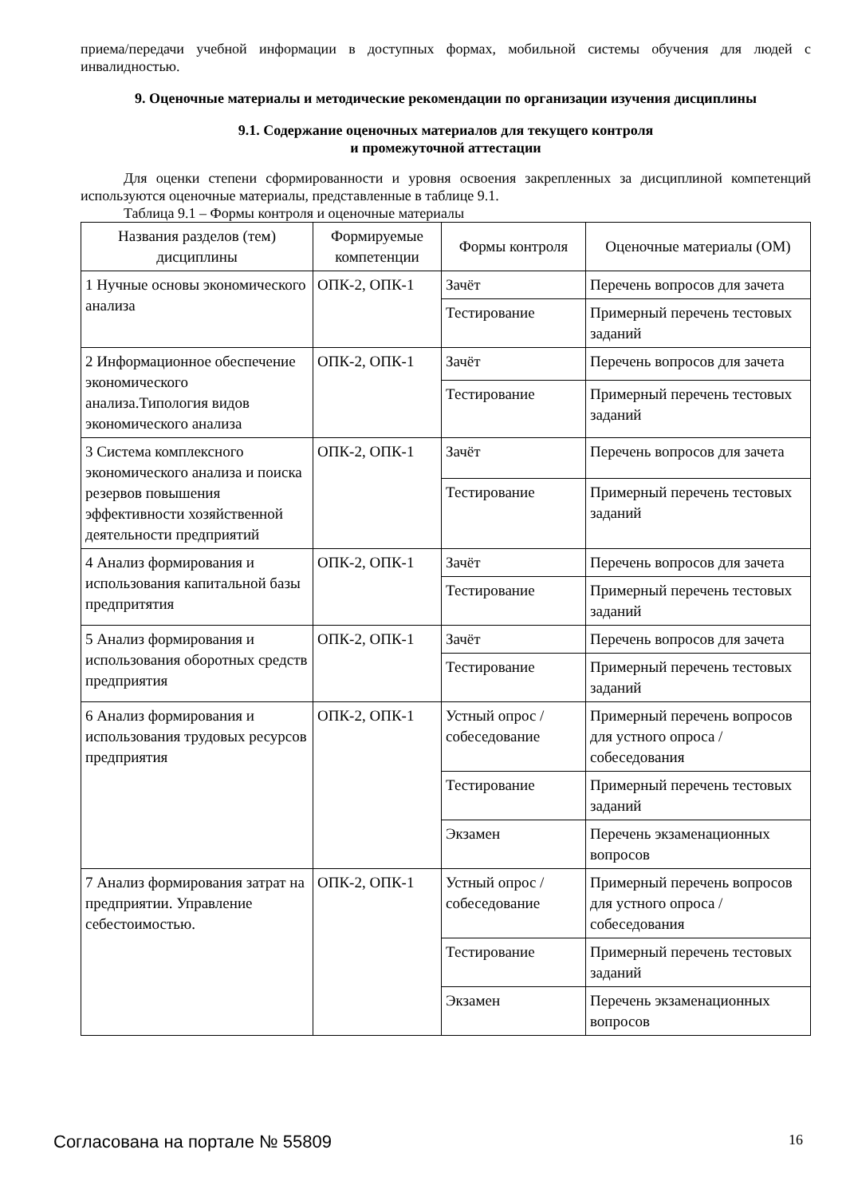приема/передачи учебной информации в доступных формах, мобильной системы обучения для людей с инвалидностью.
9. Оценочные материалы и методические рекомендации по организации изучения дисциплины
9.1. Содержание оценочных материалов для текущего контроля
и промежуточной аттестации
Для оценки степени сформированности и уровня освоения закрепленных за дисциплиной компетенций используются оценочные материалы, представленные в таблице 9.1.
Таблица 9.1 – Формы контроля и оценочные материалы
| Названия разделов (тем) дисциплины | Формируемые компетенции | Формы контроля | Оценочные материалы (ОМ) |
| --- | --- | --- | --- |
| 1 Нучные основы экономического анализа | ОПК-2, ОПК-1 | Зачёт | Перечень вопросов для зачета |
| | | Тестирование | Примерный перечень тестовых заданий |
| 2 Информационное обеспечение экономического анализа.Типология видов экономического анализа | ОПК-2, ОПК-1 | Зачёт | Перечень вопросов для зачета |
| | | Тестирование | Примерный перечень тестовых заданий |
| 3 Система комплексного экономического анализа и поиска резервов повышения эффективности хозяйственной деятельности предприятий | ОПК-2, ОПК-1 | Зачёт | Перечень вопросов для зачета |
| | | Тестирование | Примерный перечень тестовых заданий |
| 4 Анализ формирования и использования капитальной базы предпритятия | ОПК-2, ОПК-1 | Зачёт | Перечень вопросов для зачета |
| | | Тестирование | Примерный перечень тестовых заданий |
| 5 Анализ формирования и использования оборотных средств предприятия | ОПК-2, ОПК-1 | Зачёт | Перечень вопросов для зачета |
| | | Тестирование | Примерный перечень тестовых заданий |
| 6 Анализ формирования и использования трудовых ресурсов предприятия | ОПК-2, ОПК-1 | Устный опрос / собеседование | Примерный перечень вопросов для устного опроса / собеседования |
| | | Тестирование | Примерный перечень тестовых заданий |
| | | Экзамен | Перечень экзаменационных вопросов |
| 7 Анализ формирования затрат на предприятии. Управление себестоимостью. | ОПК-2, ОПК-1 | Устный опрос / собеседование | Примерный перечень вопросов для устного опроса / собеседования |
| | | Тестирование | Примерный перечень тестовых заданий |
| | | Экзамен | Перечень экзаменационных вопросов |
Согласована на портале № 55809 16